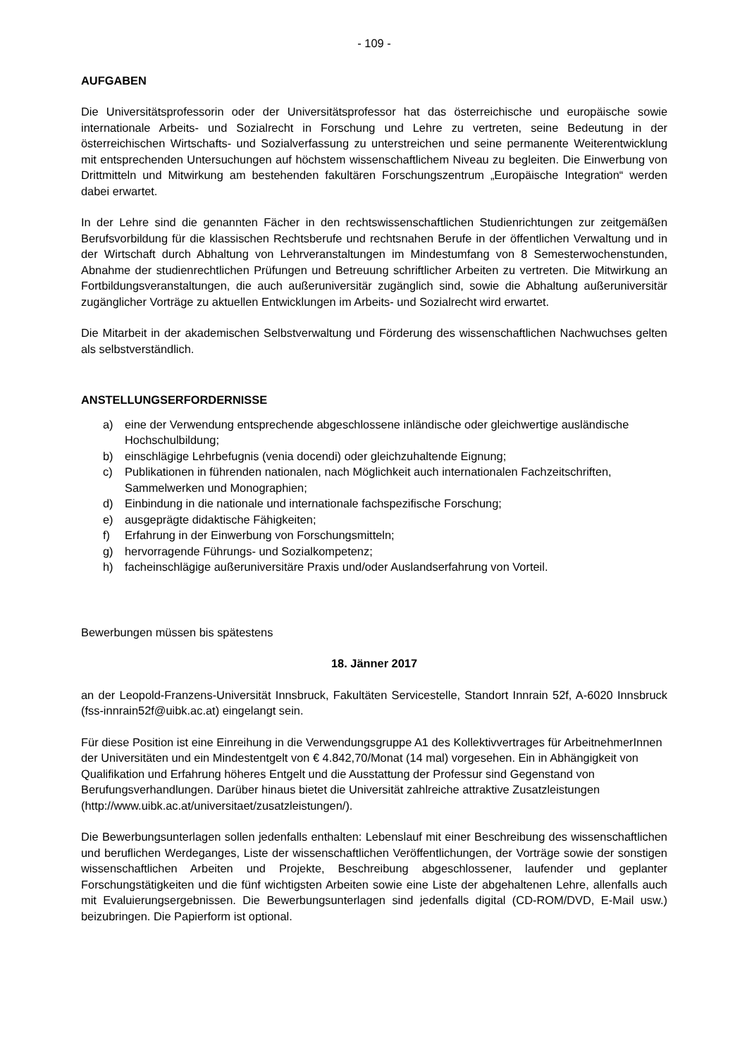- 109 -
AUFGABEN
Die Universitätsprofessorin oder der Universitätsprofessor hat das österreichische und europäische sowie internationale Arbeits- und Sozialrecht in Forschung und Lehre zu vertreten, seine Bedeutung in der österreichischen Wirtschafts- und Sozialverfassung zu unterstreichen und seine permanente Weiterentwicklung mit entsprechenden Untersuchungen auf höchstem wissenschaftlichem Niveau zu begleiten. Die Einwerbung von Drittmitteln und Mitwirkung am bestehenden fakultären Forschungszentrum „Europäische Integration“ werden dabei erwartet.
In der Lehre sind die genannten Fächer in den rechtswissenschaftlichen Studienrichtungen zur zeitgemäßen Berufsvorbildung für die klassischen Rechtsberufe und rechtsnahen Berufe in der öffentlichen Verwaltung und in der Wirtschaft durch Abhaltung von Lehrveranstaltungen im Mindestumfang von 8 Semesterwochenstunden, Abnahme der studienrechtlichen Prüfungen und Betreuung schriftlicher Arbeiten zu vertreten. Die Mitwirkung an Fortbildungsveranstaltungen, die auch außeruniversitär zugänglich sind, sowie die Abhaltung außeruniversitär zugänglicher Vorträge zu aktuellen Entwicklungen im Arbeits- und Sozialrecht wird erwartet.
Die Mitarbeit in der akademischen Selbstverwaltung und Förderung des wissenschaftlichen Nachwuchses gelten als selbstverständlich.
ANSTELLUNGSERFORDERNISSE
a) eine der Verwendung entsprechende abgeschlossene inländische oder gleichwertige ausländische Hochschulbildung;
b) einschlägige Lehrbefugnis (venia docendi) oder gleichzuhaltende Eignung;
c) Publikationen in führenden nationalen, nach Möglichkeit auch internationalen Fachzeitschriften, Sammelwerken und Monographien;
d) Einbindung in die nationale und internationale fachspezifische Forschung;
e) ausgeprägte didaktische Fähigkeiten;
f) Erfahrung in der Einwerbung von Forschungsmitteln;
g) hervorragende Führungs- und Sozialkompetenz;
h) facheinschlägige außeruniversitäre Praxis und/oder Auslandserfahrung von Vorteil.
Bewerbungen müssen bis spätestens
18. Jänner 2017
an der Leopold-Franzens-Universität Innsbruck, Fakultäten Servicestelle, Standort Innrain 52f, A-6020 Innsbruck (fss-innrain52f@uibk.ac.at) eingelangt sein.
Für diese Position ist eine Einreihung in die Verwendungsgruppe A1 des Kollektivvertrages für ArbeitnehmerInnen der Universitäten und ein Mindestentgelt von € 4.842,70/Monat (14 mal) vorgesehen. Ein in Abhängigkeit von Qualifikation und Erfahrung höheres Entgelt und die Ausstattung der Professur sind Gegenstand von Berufungsverhandlungen. Darüber hinaus bietet die Universität zahlreiche attraktive Zusatzleistungen (http://www.uibk.ac.at/universitaet/zusatzleistungen/).
Die Bewerbungsunterlagen sollen jedenfalls enthalten: Lebenslauf mit einer Beschreibung des wissenschaftlichen und beruflichen Werdeganges, Liste der wissenschaftlichen Veröffentlichungen, der Vorträge sowie der sonstigen wissenschaftlichen Arbeiten und Projekte, Beschreibung abgeschlossener, laufender und geplanter Forschungstätigkeiten und die fünf wichtigsten Arbeiten sowie eine Liste der abgehaltenen Lehre, allenfalls auch mit Evaluierungsergebnissen. Die Bewerbungsunterlagen sind jedenfalls digital (CD-ROM/DVD, E-Mail usw.) beizubringen. Die Papierform ist optional.